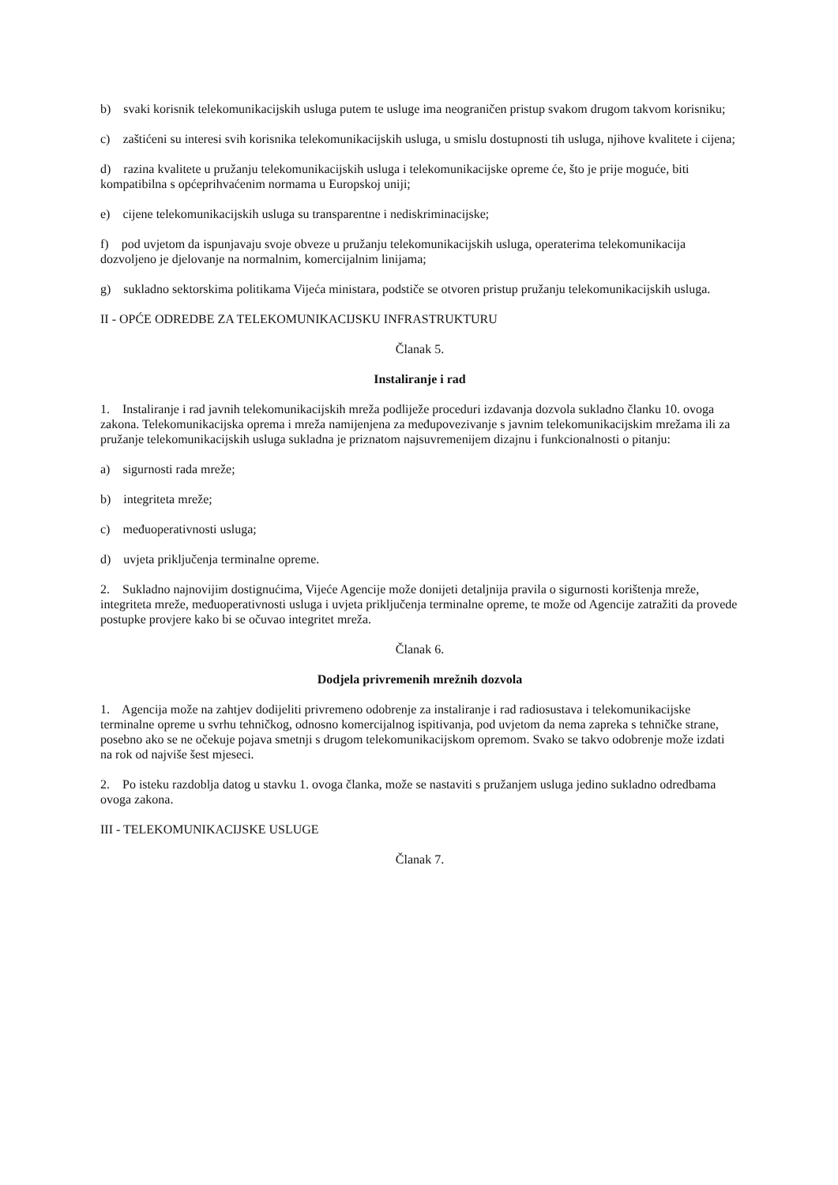b) svaki korisnik telekomunikacijskih usluga putem te usluge ima neograničen pristup svakom drugom takvom korisniku;
c) zaštićeni su interesi svih korisnika telekomunikacijskih usluga, u smislu dostupnosti tih usluga, njihove kvalitete i cijena;
d) razina kvalitete u pružanju telekomunikacijskih usluga i telekomunikacijske opreme će, što je prije moguće, biti kompatibilna s općeprihvaćenim normama u Europskoj uniji;
e) cijene telekomunikacijskih usluga su transparentne i nediskriminacijske;
f) pod uvjetom da ispunjavaju svoje obveze u pružanju telekomunikacijskih usluga, operaterima telekomunikacija dozvoljeno je djelovanje na normalnim, komercijalnim linijama;
g) sukladno sektorskima politikama Vijeća ministara, podstiče se otvoren pristup pružanju telekomunikacijskih usluga.
II - OPĆE ODREDBE ZA TELEKOMUNIKACIJSKU INFRASTRUKTURU
Članak 5.
Instaliranje i rad
1. Instaliranje i rad javnih telekomunikacijskih mreža podliježe proceduri izdavanja dozvola sukladno članku 10. ovoga zakona. Telekomunikacijska oprema i mreža namijenjena za međupovezivanje s javnim telekomunikacijskim mrežama ili za pružanje telekomunikacijskih usluga sukladna je priznatom najsuvremenijem dizajnu i funkcionalnosti o pitanju:
a) sigurnosti rada mreže;
b) integriteta mreže;
c) međuoperativnosti usluga;
d) uvjeta priključenja terminalne opreme.
2. Sukladno najnovijim dostignućima, Vijeće Agencije može donijeti detaljnija pravila o sigurnosti korištenja mreže, integriteta mreže, međuoperativnosti usluga i uvjeta priključenja terminalne opreme, te može od Agencije zatražiti da provede postupke provjere kako bi se očuvao integritet mreža.
Članak 6.
Dodjela privremenih mrežnih dozvola
1. Agencija može na zahtjev dodijeliti privremeno odobrenje za instaliranje i rad radiosustava i telekomunikacijske terminalne opreme u svrhu tehničkog, odnosno komercijalnog ispitivanja, pod uvjetom da nema zapreka s tehničke strane, posebno ako se ne očekuje pojava smetnji s drugom telekomunikacijskom opremom. Svako se takvo odobrenje može izdati na rok od najviše šest mjeseci.
2. Po isteku razdoblja datog u stavku 1. ovoga članka, može se nastaviti s pružanjem usluga jedino sukladno odredbama ovoga zakona.
III - TELEKOMUNIKACIJSKE USLUGE
Članak 7.